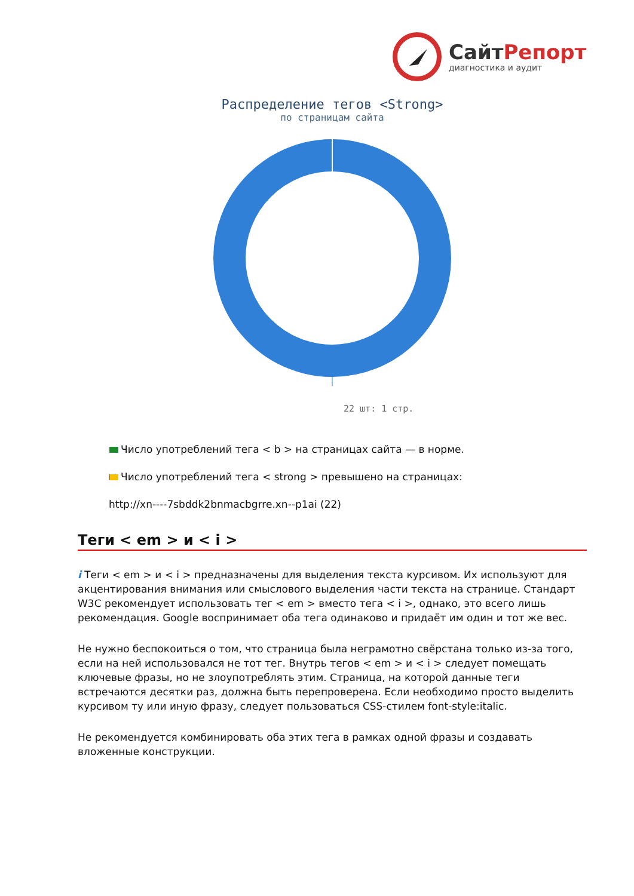СайтРепорт
диагностика и аудит
Распределение тегов <Strong>
по страницам сайта
22 шт: 1 стр.
Число употреблений тега < b > на страницах сайта — в норме.
Число употреблений тега < strong > превышено на страницах:
http://xn----7sbddk2bnmacbgrre.xn--p1ai (22)
Теги < em > и < i >
i Теги < em > и < i > предназначены для выделения текста курсивом. Их используют для акцентирования внимания или смыслового выделения части текста на странице. Стандарт W3C рекомендует использовать тег < em > вместо тега < i >, однако, это всего лишь рекомендация. Google воспринимает оба тега одинаково и придаёт им один и тот же вес.
Не нужно беспокоиться о том, что страница была неграмотно свёрстана только из-за того, если на ней использовался не тот тег. Внутрь тегов < em > и < i > следует помещать ключевые фразы, но не злоупотреблять этим. Страница, на которой данные теги встречаются десятки раз, должна быть перепроверена. Если необходимо просто выделить курсивом ту или иную фразу, следует пользоваться CSS-стилем font-style:italic.
Не рекомендуется комбинировать оба этих тега в рамках одной фразы и создавать вложенные конструкции.